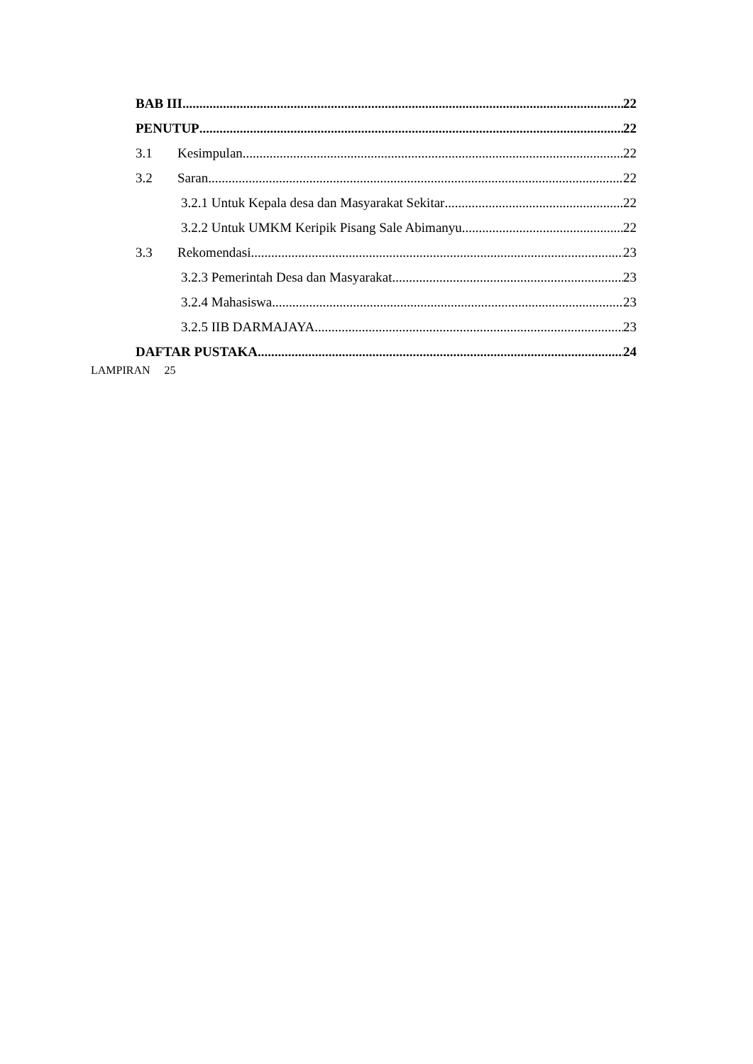BAB III 22
PENUTUP 22
3.1 Kesimpulan 22
3.2 Saran 22
3.2.1 Untuk Kepala desa dan Masyarakat Sekitar 22
3.2.2 Untuk UMKM Keripik Pisang Sale Abimanyu 22
3.3 Rekomendasi 23
3.2.3 Pemerintah Desa dan Masyarakat 23
3.2.4 Mahasiswa 23
3.2.5 IIB DARMAJAYA 23
DAFTAR PUSTAKA 24
LAMPIRAN 25